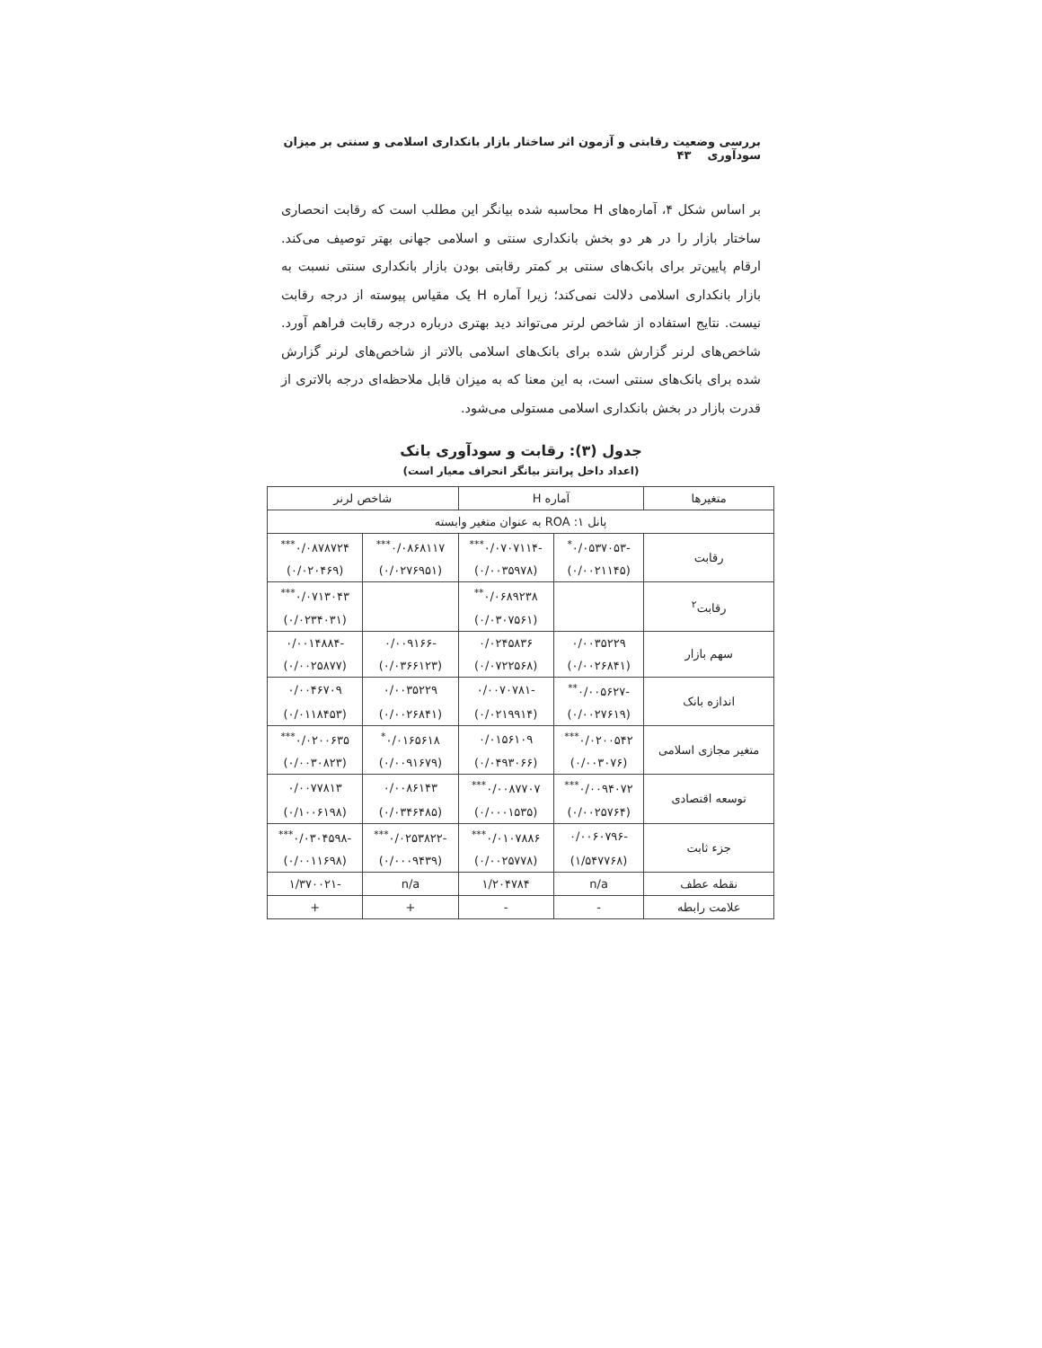بررسی وضعیت رقابتی و آزمون اثر ساختار بازار بانکداری اسلامی و سنتی بر میزان سودآوری ۴۳
بر اساس شکل ۴، آماره‌های H محاسبه شده بیانگر این مطلب است که رقابت انحصاری ساختار بازار را در هر دو بخش بانکداری سنتی و اسلامی جهانی بهتر توصیف می‌کند. ارقام پایین‌تر برای بانک‌های سنتی بر کمتر رقابتی بودن بازار بانکداری سنتی نسبت به بازار بانکداری اسلامی دلالت نمی‌کند؛ زیرا آماره H یک مقیاس پیوسته از درجه رقابت نیست. نتایج استفاده از شاخص لرنر می‌تواند دید بهتری درباره درجه رقابت فراهم آورد. شاخص‌های لرنر گزارش شده برای بانک‌های اسلامی بالاتر از شاخص‌های لرنر گزارش شده برای بانک‌های سنتی است، به این معنا که به میزان قابل ملاحظه‌ای درجه بالاتری از قدرت بازار در بخش بانکداری اسلامی مستولی می‌شود.
جدول (۳): رقابت و سودآوری بانک
(اعداد داخل پرانتز بیانگر انحراف معیار است)
| متغیرها | آماره H | | شاخص لرنر | |
| --- | --- | --- | --- | --- |
| پانل ۱: ROA به عنوان متغیر وابسته | | | | |
| رقابت | -۰/۰۵۳۷۰۵۳<sup>*</sup> | -۰/۰۷۰۷۱۱۴<sup>***</sup> | ۰/۰۸۶۸۱۱۷<sup>***</sup> | ۰/۰۸۷۸۷۲۴<sup>***</sup> |
| | (۰/۰۰۲۱۱۴۵) | (۰/۰۰۳۵۹۷۸) | (۰/۰۲۷۶۹۵۱) | (۰/۰۲۰۴۶۹) |
| رقابت<sup>۲</sup> | | ۰/۰۶۸۹۲۳۸<sup>**</sup> | | ۰/۰۷۱۳۰۴۳<sup>***</sup> |
| | | (۰/۰۳۰۷۵۶۱) | | (۰/۰۲۳۴۰۳۱) |
| سهم بازار | ۰/۰۰۳۵۲۲۹ | ۰/۰۲۴۵۸۳۶ | -۰/۰۰۹۱۶۶ | -۰/۰۰۱۴۸۸۴ |
| | (۰/۰۰۲۶۸۴۱) | (۰/۰۷۲۲۵۶۸) | (۰/۰۳۶۶۱۲۳) | (۰/۰۰۲۵۸۷۷) |
| اندازه بانک | -۰/۰۰۵۶۲۷<sup>**</sup> | -۰/۰۰۷۰۷۸۱ | ۰/۰۰۳۵۲۲۹ | ۰/۰۰۴۶۷۰۹ |
| | (۰/۰۰۲۷۶۱۹) | (۰/۰۲۱۹۹۱۴) | (۰/۰۰۲۶۸۴۱) | (۰/۰۱۱۸۴۵۳) |
| متغیر مجازی اسلامی | ۰/۰۲۰۰۵۴۲<sup>***</sup> | ۰/۰۱۵۶۱۰۹ | ۰/۰۱۶۵۶۱۸<sup>*</sup> | ۰/۰۲۰۰۶۳۵<sup>***</sup> |
| | (۰/۰۰۳۰۷۶) | (۰/۰۴۹۳۰۶۶) | (۰/۰۰۹۱۶۷۹) | (۰/۰۰۳۰۸۲۳) |
| توسعه اقتصادی | ۰/۰۰۹۴۰۷۲<sup>***</sup> | ۰/۰۰۸۷۷۰۷<sup>***</sup> | ۰/۰۰۸۶۱۴۳ | ۰/۰۰۷۷۸۱۳ |
| | (۰/۰۰۲۵۷۶۴) | (۰/۰۰۰۱۵۳۵) | (۰/۰۳۴۶۴۸۵) | (۰/۱۰۰۶۱۹۸) |
| جزء ثابت | -۰/۰۰۶۰۷۹۶ | ۰/۰۱۰۷۸۸۶<sup>***</sup> | -۰/۰۲۵۳۸۲۲<sup>***</sup> | -۰/۰۳۰۴۵۹۸<sup>***</sup> |
| | (۱/۵۴۷۷۶۸) | (۰/۰۰۲۵۷۷۸) | (۰/۰۰۰۹۴۳۹) | (۰/۰۰۱۱۶۹۸) |
| نقطه عطف | n/a | ۱/۲۰۴۷۸۴ | n/a | -۱/۳۷۰۰۲۱ |
| علامت رابطه | - | - | + | + |